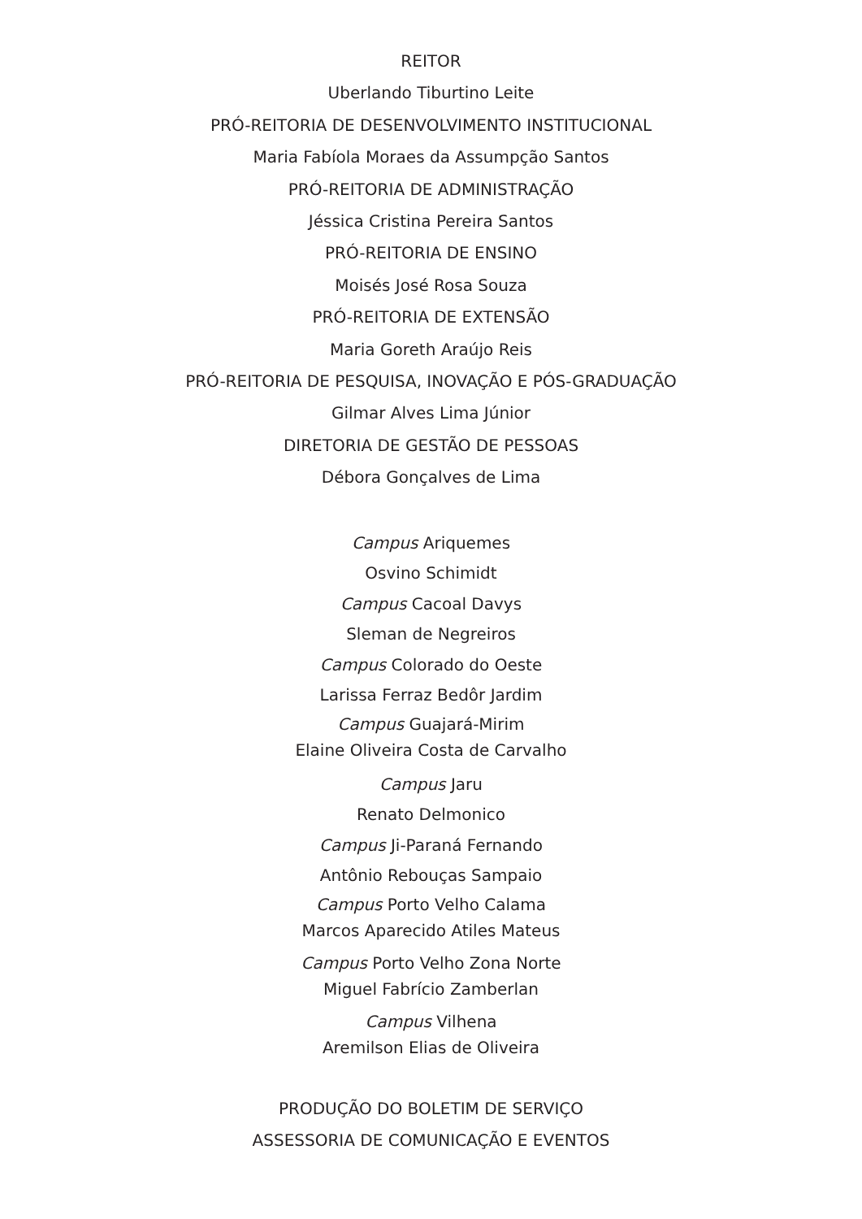REITOR
Uberlando Tiburtino Leite
PRÓ-REITORIA DE DESENVOLVIMENTO INSTITUCIONAL
Maria Fabíola Moraes da Assumpção Santos
PRÓ-REITORIA DE ADMINISTRAÇÃO
Jéssica Cristina Pereira Santos
PRÓ-REITORIA DE ENSINO
Moisés José Rosa Souza
PRÓ-REITORIA DE EXTENSÃO
Maria Goreth Araújo Reis
PRÓ-REITORIA DE PESQUISA, INOVAÇÃO E PÓS-GRADUAÇÃO
Gilmar Alves Lima Júnior
DIRETORIA DE GESTÃO DE PESSOAS
Débora Gonçalves de Lima
Campus Ariquemes
Osvino Schimidt
Campus Cacoal Davys
Sleman de Negreiros
Campus Colorado do Oeste
Larissa Ferraz Bedôr Jardim
Campus Guajará-Mirim
Elaine Oliveira Costa de Carvalho
Campus Jaru
Renato Delmonico
Campus Ji-Paraná Fernando
Antônio Rebouças Sampaio
Campus Porto Velho Calama
Marcos Aparecido Atiles Mateus
Campus Porto Velho Zona Norte
Miguel Fabrício Zamberlan
Campus Vilhena
Aremilson Elias de Oliveira
PRODUÇÃO DO BOLETIM DE SERVIÇO
ASSESSORIA DE COMUNICAÇÃO E EVENTOS